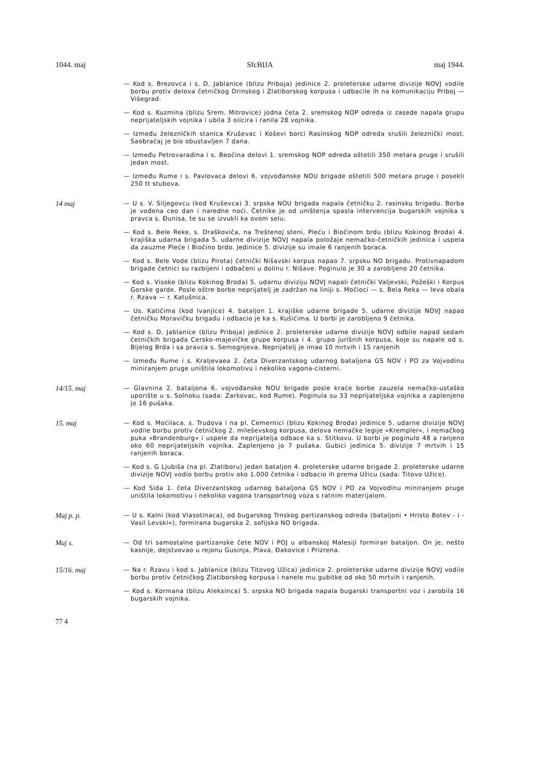1044. maj SfcBIJA maj 1944.
— Kod s. Brezovca i s. D. Jablanice (blizu Priboja) jedinice 2. proleterske udarne divizije NOVJ vodile borbu protiv delova četničkog Drinskog i Zlatiborskog korpusa i udbacile ih na komunikaciju Priboj — Višegrad.
— Kod s. Kuzmina (blizu Srem. Mitrovice) jodna četa 2. sremskog NOP odreda iz zasede napala grupu neprijateljskih vojnika i ubila 3 oiicira i ranila 28 vojnika.
— Između železnlčkih stanica Kruševac i Koševi borci Rasinskog NOP odreda srušili železnički most. Saobraćaj je bio obustavljen 7 dana.
— Između Petrovaradina i s. Beočina delovi 1. sremskog NOP odreda oštetili 350 metara pruge i srušili jedan most.
— Između Rume i s. Pavlovaca delovi 6. vojvođanske NOU brigade oštetili 500 metara pruge i posekli 250 tt stubova.
14 maj
— U s. V. Siljegovcu (kod Kruševca) 3. srpska NOU brigada napala četničku 2. rasinsku brigadu. Borba je vođena ceo dan i naredne noći. Četnike je od uništenja spasla intervencija bugarskih vojnika s pravca s. Đunisa, te su se izvukli ka ovom selu.
— Kod s. Bele Reke, s. Draškoviča, na Treštenoj steni, Pleću i Biočinom brdu (blizu Kokinog Broda) 4. krajiška udarna brigada 5. udarne divizije NOVJ napala položaje nemačko-četničkih jedinica i uspela da zauzme Pleće i Biočino brdo. Jedinice 5. divizije su imale 6 ranjenih boraca.
— Kod s. Bele Vode (blizu Pirota) četnički Nišavski korpus napao 7. srpsku NO brigadu. Protivnapadom brigade četnici su razbijeni i odbačeni u dolinu r. Nišave. Poginulo je 30 a zarobljeno 20 četnika.
— Kod s. Visoke (blizu Kokinog Broda) 5. udarnu diviziju NOVJ napali četnički Valjevski, Požeški i Korpus Gorske garde. Posle oštre borbe neprijatelj je zadržan na liniji s. Močioci — s. Bela Reka — leva obala r. Rzava — r. Katušnica.
— Us. Katičima (kod Ivanjice) 4. bataljon 1. krajiške udarne brigade 5. udarne divizije NOVJ napao četničku Moravičku brigadu i odbacio je ka s. Kušićima. U borbi je zarobljeno 9 četnika.
— Kod s. D. Jablanice (blizu Priboja) jedinice 2. proleterske udarne divizije NOVJ odbile napad sedam četničkih brigada Cersko-majevičke grupe korpusa i 4. grupo jurišnih korpusa, koje su napale od s. Bijelog Brda i sa pravca s. Semognjeva. Neprijatelj je imao 10 mrtvih i 15 ranjenih
— Između Rume i s. Kraljevaea 2. četa Diverzantskog udarnog bataljona GS NOV i PO za Vojvodinu miniranjem pruge uništila lokomotivu i nekoliko vagona-cisterni.
14/15. maj
— Glavnina 2. bataljona 6. vojvođanske NOU brigade posle kraće borbe zauzela nemačko-ustaško uporište u s. Solnoku (sada: Zarkovac, kod Rume). Poginula su 33 neprijateljska vojnika a zaplenjeno jo 16 pušaka.
15. maj
— Kod s. Moćilaca. s. Trudova i na pl. Cemernici (blizu Kokinog Broda) jedinice 5. udarne divizije NOVJ vodile borbu protiv četničkog 2. mileševskog korpusa, delova nemačke legije »Krempler«, i nemačkog puka »Brandenburg« i uspele da neprijatelja odbace ka s. Stitkovu. U borbi je poginulo 48 a ranjeno oko 60 neprijateljskih vojnika. Zaplenjeno jo 7 pušaka. Gubici jedinica 5. divizije 7 mrtvih i 15 ranjenih boraca.
— Kod s. G Ljubiša (na pl. Zlatiboru) jedan bataljon 4. proleterske udarne brigade 2. proleterske udarne divizije NOVJ vodio borbu protiv oko 1.000 četnika i odbacio ih prema Užicu (sada: Titovo Užice).
— Kod Sida 1. četa Diverzantskog udarnog bataljona GS NOV i PO za Vojvodinu miniranjem pruge uništila lokomotivu i nekoliko vagona transportnog voza s ratnim materijalom.
Maj p. p.
— U s. Kalni (kod Vlasotinaca), od bugarskog Trnskog partizanskog odreda (bataljoni • Hristo Botev - i -Vasil Levski«), formirana bugarska 2. sofijska NO brigada.
Maj s.
— Od tri samostalne partizanske čete NOV i POJ u albanskoj Malesiji formiran bataljon. On je, nešto kasnije, dejstvovao u rejonu Gusinja, Plava, Đakovice i Prizrena.
15/16. maj
— Na r. Rzavu i kod s. Jablanice (blizu Titovog Užica) jedinice 2. proleterske udarne divizije NOVJ vodile borbu protiv četničkog Zlatiborskog korpusa i nanele mu gubitke od oko 50 mrtvih i ranjenih.
— Kod s. Kormana (blizu Aleksinca) 5. srpska NO brigada napala bugarski transportni voz i zarobila 16 bugarskih vojnika.
77 4